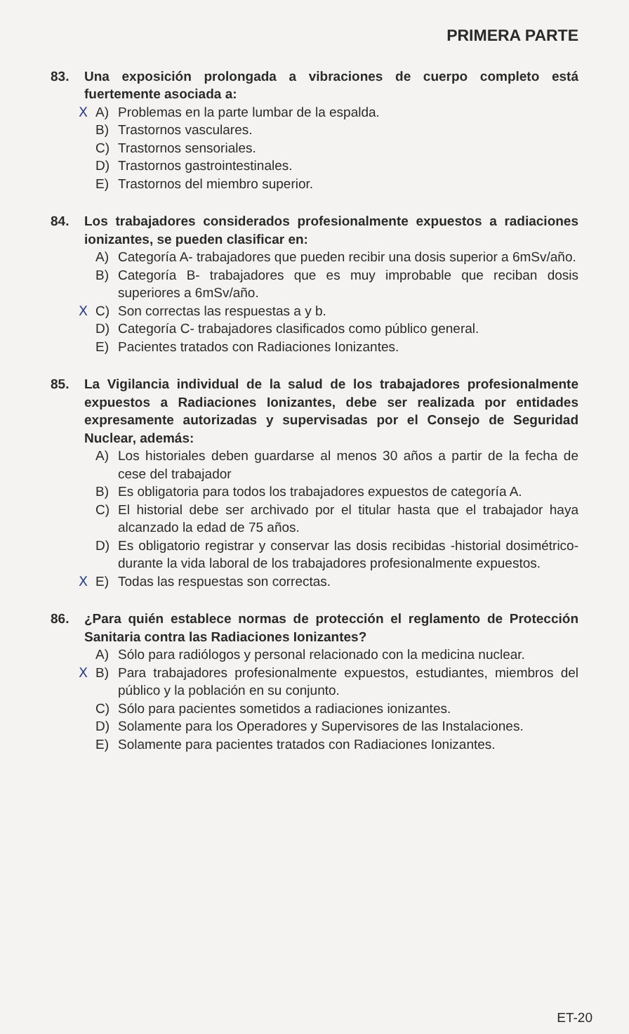PRIMERA PARTE
83. Una exposición prolongada a vibraciones de cuerpo completo está fuertemente asociada a:
X A) Problemas en la parte lumbar de la espalda.
B) Trastornos vasculares.
C) Trastornos sensoriales.
D) Trastornos gastrointestinales.
E) Trastornos del miembro superior.
84. Los trabajadores considerados profesionalmente expuestos a radiaciones ionizantes, se pueden clasificar en:
A) Categoría A- trabajadores que pueden recibir una dosis superior a 6mSv/año.
B) Categoría B- trabajadores que es muy improbable que reciban dosis superiores a 6mSv/año.
X C) Son correctas las respuestas a y b.
D) Categoría C- trabajadores clasificados como público general.
E) Pacientes tratados con Radiaciones Ionizantes.
85. La Vigilancia individual de la salud de los trabajadores profesionalmente expuestos a Radiaciones Ionizantes, debe ser realizada por entidades expresamente autorizadas y supervisadas por el Consejo de Seguridad Nuclear, además:
A) Los historiales deben guardarse al menos 30 años a partir de la fecha de cese del trabajador
B) Es obligatoria para todos los trabajadores expuestos de categoría A.
C) El historial debe ser archivado por el titular hasta que el trabajador haya alcanzado la edad de 75 años.
D) Es obligatorio registrar y conservar las dosis recibidas -historial dosimétrico- durante la vida laboral de los trabajadores profesionalmente expuestos.
X E) Todas las respuestas son correctas.
86. ¿Para quién establece normas de protección el reglamento de Protección Sanitaria contra las Radiaciones Ionizantes?
A) Sólo para radiólogos y personal relacionado con la medicina nuclear.
X B) Para trabajadores profesionalmente expuestos, estudiantes, miembros del público y la población en su conjunto.
C) Sólo para pacientes sometidos a radiaciones ionizantes.
D) Solamente para los Operadores y Supervisores de las Instalaciones.
E) Solamente para pacientes tratados con Radiaciones Ionizantes.
ET-20